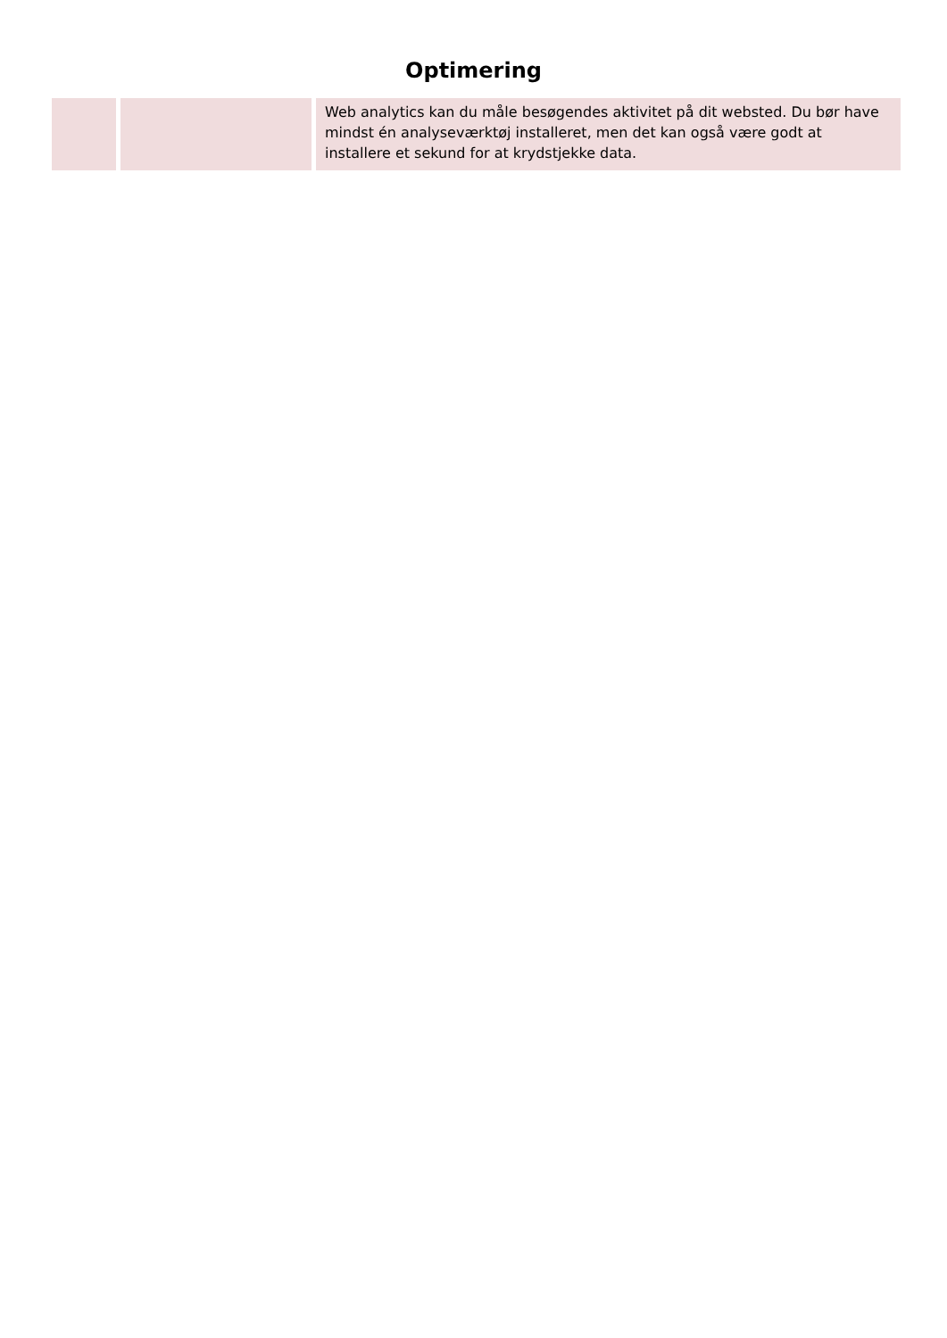Optimering
| | | Web analytics kan du måle besøgendes aktivitet på dit websted. Du bør have mindst én analyseværktøj installeret, men det kan også være godt at installere et sekund for at krydstjekke data. |